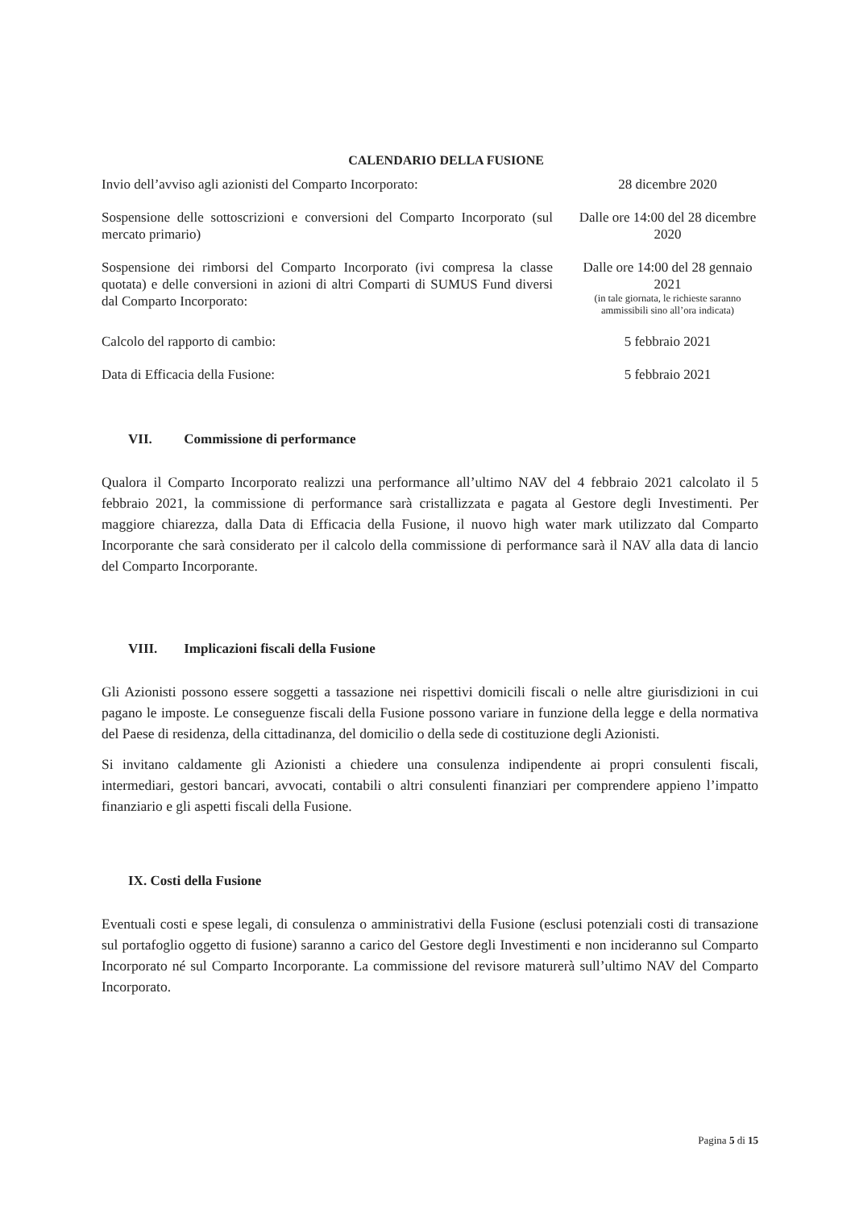CALENDARIO DELLA FUSIONE
| Invio dell’avviso agli azionisti del Comparto Incorporato: | 28 dicembre 2020 |
| Sospensione delle sottoscrizioni e conversioni del Comparto Incorporato (sul mercato primario) | Dalle ore 14:00 del 28 dicembre 2020 |
| Sospensione dei rimborsi del Comparto Incorporato (ivi compresa la classe quotata) e delle conversioni in azioni di altri Comparti di SUMUS Fund diversi dal Comparto Incorporato: | Dalle ore 14:00 del 28 gennaio 2021 (in tale giornata, le richieste saranno ammissibili sino all’ora indicata) |
| Calcolo del rapporto di cambio: | 5 febbraio 2021 |
| Data di Efficacia della Fusione: | 5 febbraio 2021 |
VII. Commissione di performance
Qualora il Comparto Incorporato realizzi una performance all’ultimo NAV del 4 febbraio 2021 calcolato il 5 febbraio 2021, la commissione di performance sarà cristallizzata e pagata al Gestore degli Investimenti. Per maggiore chiarezza, dalla Data di Efficacia della Fusione, il nuovo high water mark utilizzato dal Comparto Incorporante che sarà considerato per il calcolo della commissione di performance sarà il NAV alla data di lancio del Comparto Incorporante.
VIII. Implicazioni fiscali della Fusione
Gli Azionisti possono essere soggetti a tassazione nei rispettivi domicili fiscali o nelle altre giurisdizioni in cui pagano le imposte. Le conseguenze fiscali della Fusione possono variare in funzione della legge e della normativa del Paese di residenza, della cittadinanza, del domicilio o della sede di costituzione degli Azionisti.
Si invitano caldamente gli Azionisti a chiedere una consulenza indipendente ai propri consulenti fiscali, intermediari, gestori bancari, avvocati, contabili o altri consulenti finanziari per comprendere appieno l’impatto finanziario e gli aspetti fiscali della Fusione.
IX. Costi della Fusione
Eventuali costi e spese legali, di consulenza o amministrativi della Fusione (esclusi potenziali costi di transazione sul portafoglio oggetto di fusione) saranno a carico del Gestore degli Investimenti e non incideranno sul Comparto Incorporato né sul Comparto Incorporante. La commissione del revisore maturerà sull’ultimo NAV del Comparto Incorporato.
Pagina 5 di 15